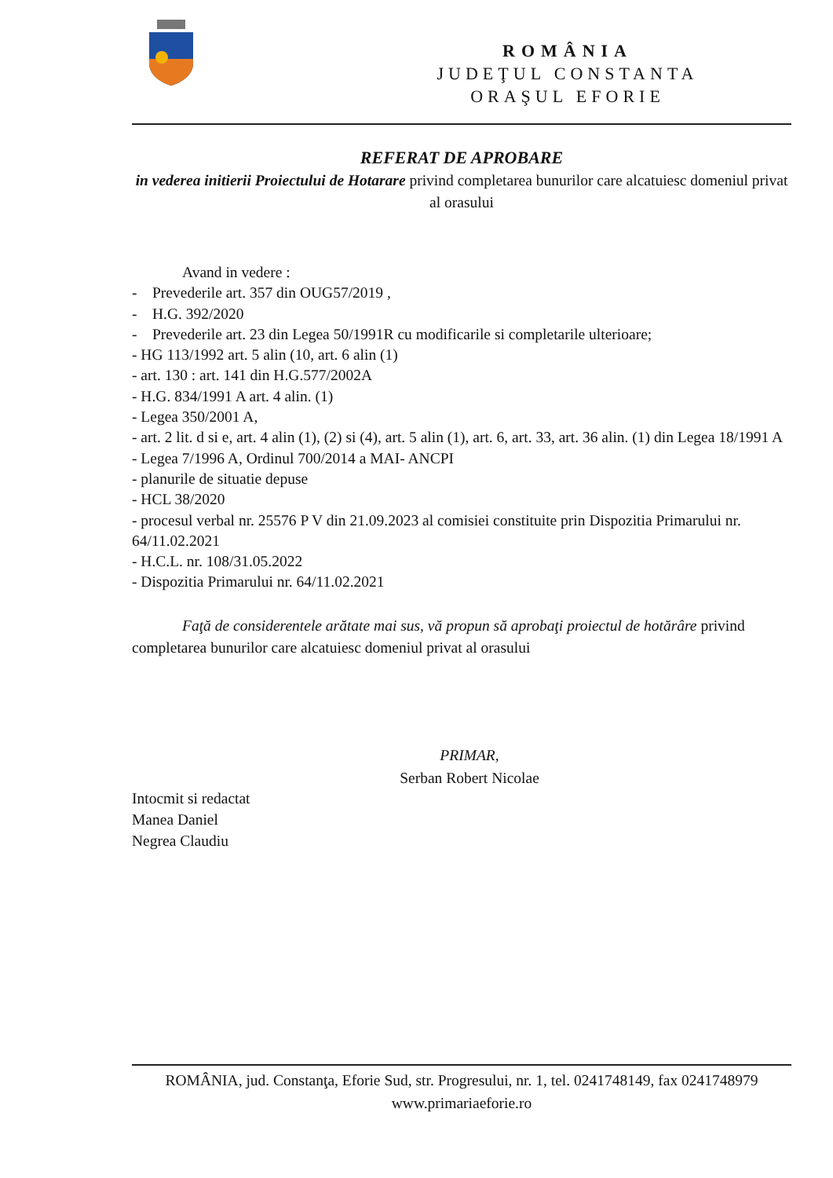ROMÂNIA
JUDEŢUL CONSTANTA
ORAŞUL EFORIE
REFERAT DE APROBARE
in vederea initierii Proiectului de Hotarare privind completarea bunurilor care alcatuiesc domeniul privat al orasului
Avand in vedere :
- Prevederile art. 357 din OUG57/2019 ,
- H.G. 392/2020
- Prevederile art. 23 din Legea 50/1991R cu modificarile si completarile ulterioare;
- HG 113/1992 art. 5 alin (10, art. 6 alin (1)
- art. 130 : art. 141 din H.G.577/2002A
- H.G. 834/1991 A art. 4 alin. (1)
- Legea 350/2001 A,
- art. 2 lit. d si e, art. 4 alin (1), (2) si (4), art. 5 alin (1), art. 6, art. 33, art. 36 alin. (1) din Legea 18/1991 A
- Legea 7/1996 A, Ordinul 700/2014 a MAI- ANCPI
- planurile de situatie depuse
- HCL 38/2020
- procesul verbal nr. 25576 P V din 21.09.2023 al comisiei constituite prin Dispozitia Primarului nr. 64/11.02.2021
- H.C.L. nr. 108/31.05.2022
- Dispozitia Primarului nr. 64/11.02.2021
Faţă de considerentele arătate mai sus, vă propun să aprobaţi proiectul de hotărâre privind completarea bunurilor care alcatuiesc domeniul privat al orasului
Intocmit si redactat
Manea Daniel
Negrea Claudiu
PRIMAR,
Serban Robert Nicolae
ROMÂNIA, jud. Constanţa, Eforie Sud, str. Progresului, nr. 1, tel. 0241748149, fax 0241748979
www.primariaeforie.ro